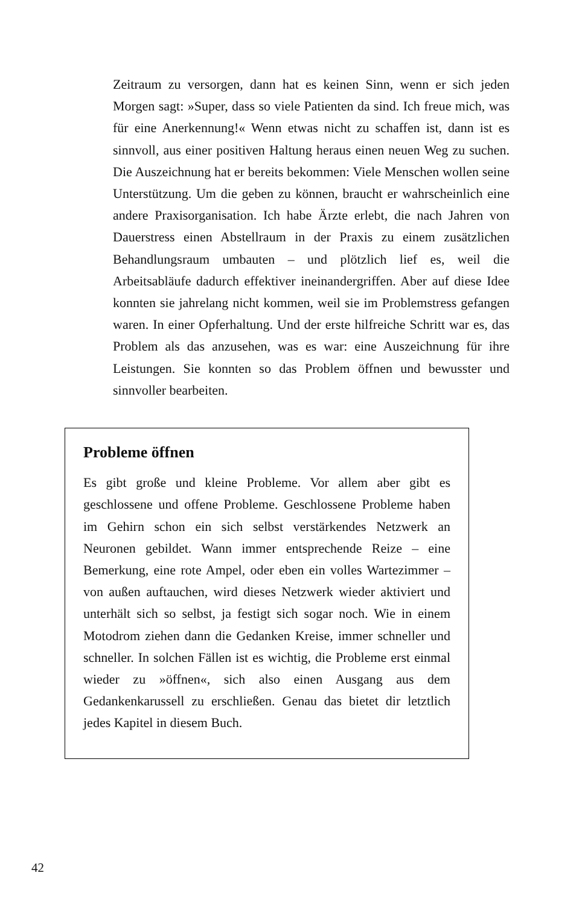Zeitraum zu versorgen, dann hat es keinen Sinn, wenn er sich jeden Morgen sagt: »Super, dass so viele Patienten da sind. Ich freue mich, was für eine Anerkennung!« Wenn etwas nicht zu schaffen ist, dann ist es sinnvoll, aus einer positiven Haltung heraus einen neuen Weg zu suchen. Die Auszeichnung hat er bereits bekommen: Viele Menschen wollen seine Unterstützung. Um die geben zu können, braucht er wahrscheinlich eine andere Praxisorganisation. Ich habe Ärzte erlebt, die nach Jahren von Dauerstress einen Abstellraum in der Praxis zu einem zusätzlichen Behandlungsraum umbauten – und plötzlich lief es, weil die Arbeitsabläufe dadurch effektiver ineinandergriffen. Aber auf diese Idee konnten sie jahrelang nicht kommen, weil sie im Problemstress gefangen waren. In einer Opferhaltung. Und der erste hilfreiche Schritt war es, das Problem als das anzusehen, was es war: eine Auszeichnung für ihre Leistungen. Sie konnten so das Problem öffnen und bewusster und sinnvoller bearbeiten.
Probleme öffnen
Es gibt große und kleine Probleme. Vor allem aber gibt es geschlossene und offene Probleme. Geschlossene Probleme haben im Gehirn schon ein sich selbst verstärkendes Netzwerk an Neuronen gebildet. Wann immer entsprechende Reize – eine Bemerkung, eine rote Ampel, oder eben ein volles Wartezimmer – von außen auftauchen, wird dieses Netzwerk wieder aktiviert und unterhält sich so selbst, ja festigt sich sogar noch. Wie in einem Motodrom ziehen dann die Gedanken Kreise, immer schneller und schneller. In solchen Fällen ist es wichtig, die Probleme erst einmal wieder zu »öffnen«, sich also einen Ausgang aus dem Gedankenkarussell zu erschließen. Genau das bietet dir letztlich jedes Kapitel in diesem Buch.
42